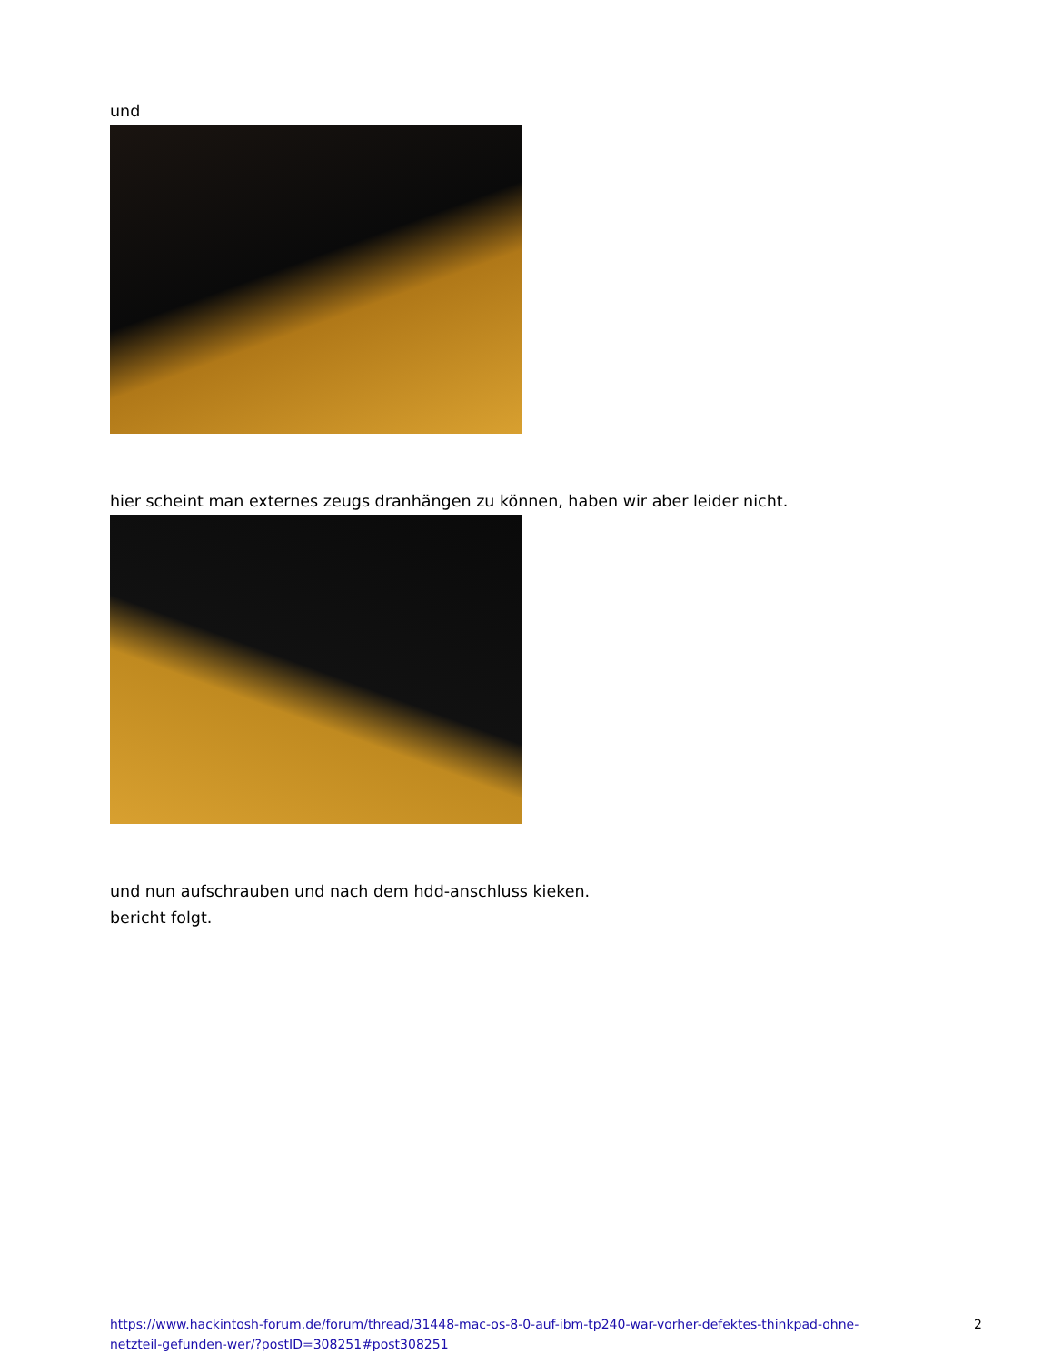und
hier scheint man externes zeugs dranhängen zu können, haben wir aber leider nicht.
und nun aufschrauben und nach dem hdd-anschluss kieken.
bericht folgt.
https://www.hackintosh-forum.de/forum/thread/31448-mac-os-8-0-auf-ibm-tp240-war-vorher-defektes-thinkpad-ohne-netzteil-gefunden-wer/?postID=308251#post308251 2